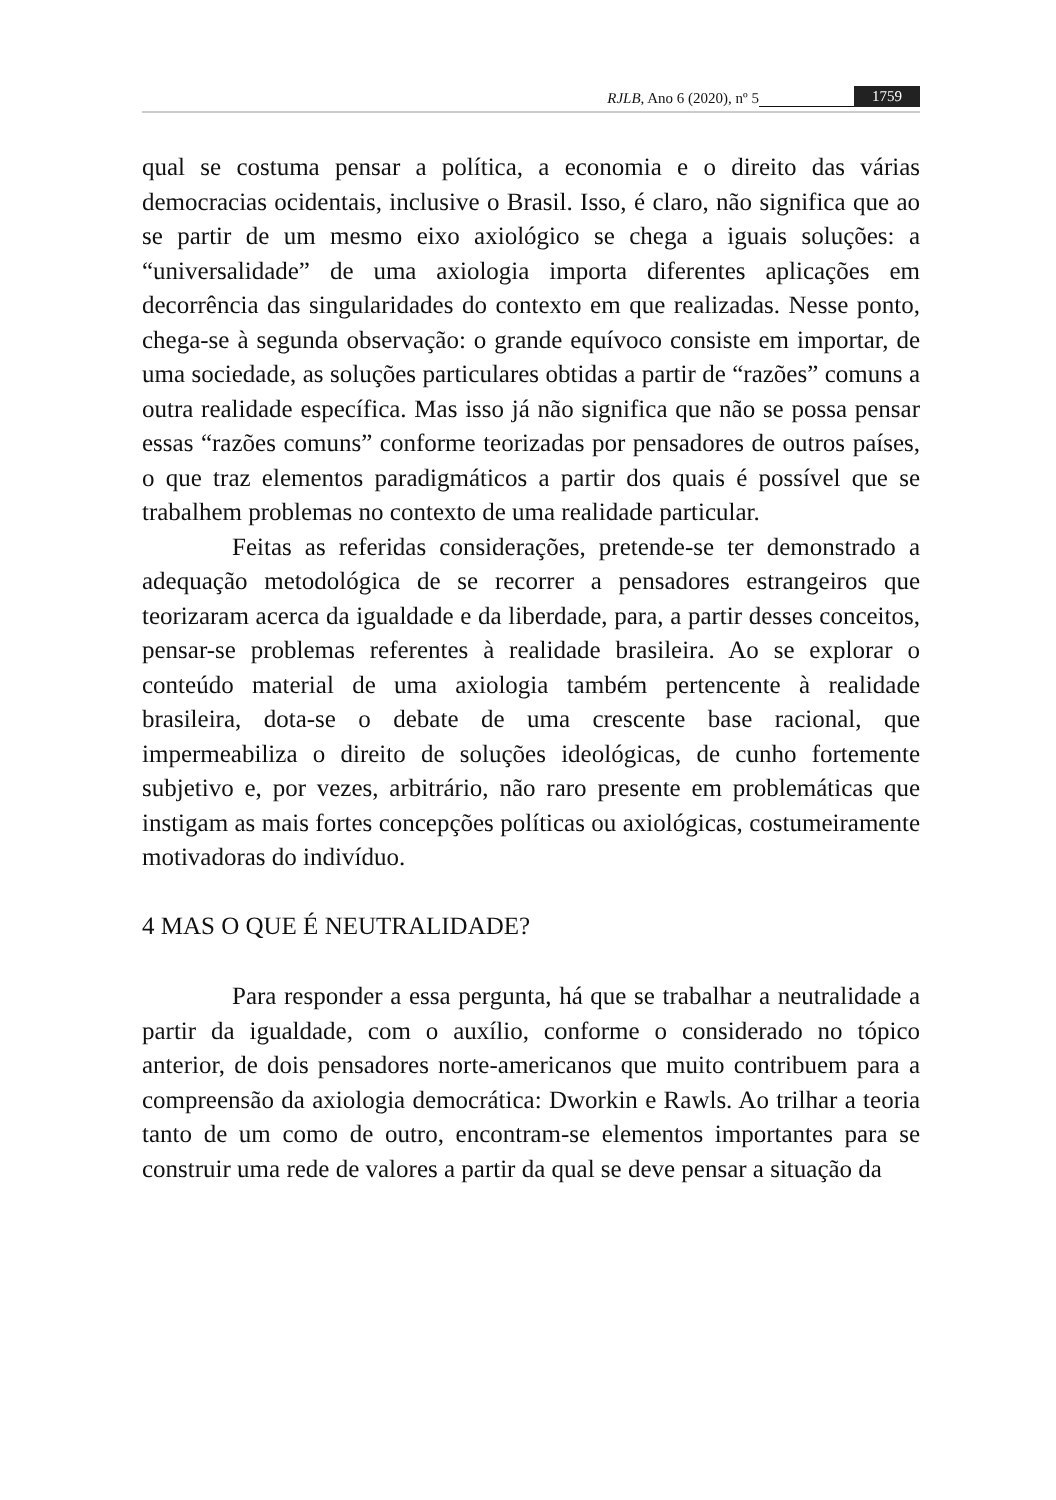RJLB, Ano 6 (2020), nº 5 1759
qual se costuma pensar a política, a economia e o direito das várias democracias ocidentais, inclusive o Brasil. Isso, é claro, não significa que ao se partir de um mesmo eixo axiológico se chega a iguais soluções: a “universalidade” de uma axiologia importa diferentes aplicações em decorrência das singularidades do contexto em que realizadas. Nesse ponto, chega-se à segunda observação: o grande equívoco consiste em importar, de uma sociedade, as soluções particulares obtidas a partir de “razões” comuns a outra realidade específica. Mas isso já não significa que não se possa pensar essas “razões comuns” conforme teorizadas por pensadores de outros países, o que traz elementos paradigmáticos a partir dos quais é possível que se trabalhem problemas no contexto de uma realidade particular.
Feitas as referidas considerações, pretende-se ter demonstrado a adequação metodológica de se recorrer a pensadores estrangeiros que teorizaram acerca da igualdade e da liberdade, para, a partir desses conceitos, pensar-se problemas referentes à realidade brasileira. Ao se explorar o conteúdo material de uma axiologia também pertencente à realidade brasileira, dota-se o debate de uma crescente base racional, que impermeabiliza o direito de soluções ideológicas, de cunho fortemente subjetivo e, por vezes, arbitrário, não raro presente em problemáticas que instigam as mais fortes concepções políticas ou axiológicas, costumeiramente motivadoras do indivíduo.
4 MAS O QUE É NEUTRALIDADE?
Para responder a essa pergunta, há que se trabalhar a neutralidade a partir da igualdade, com o auxílio, conforme o considerado no tópico anterior, de dois pensadores norte-americanos que muito contribuem para a compreensão da axiologia democrática: Dworkin e Rawls. Ao trilhar a teoria tanto de um como de outro, encontram-se elementos importantes para se construir uma rede de valores a partir da qual se deve pensar a situação da